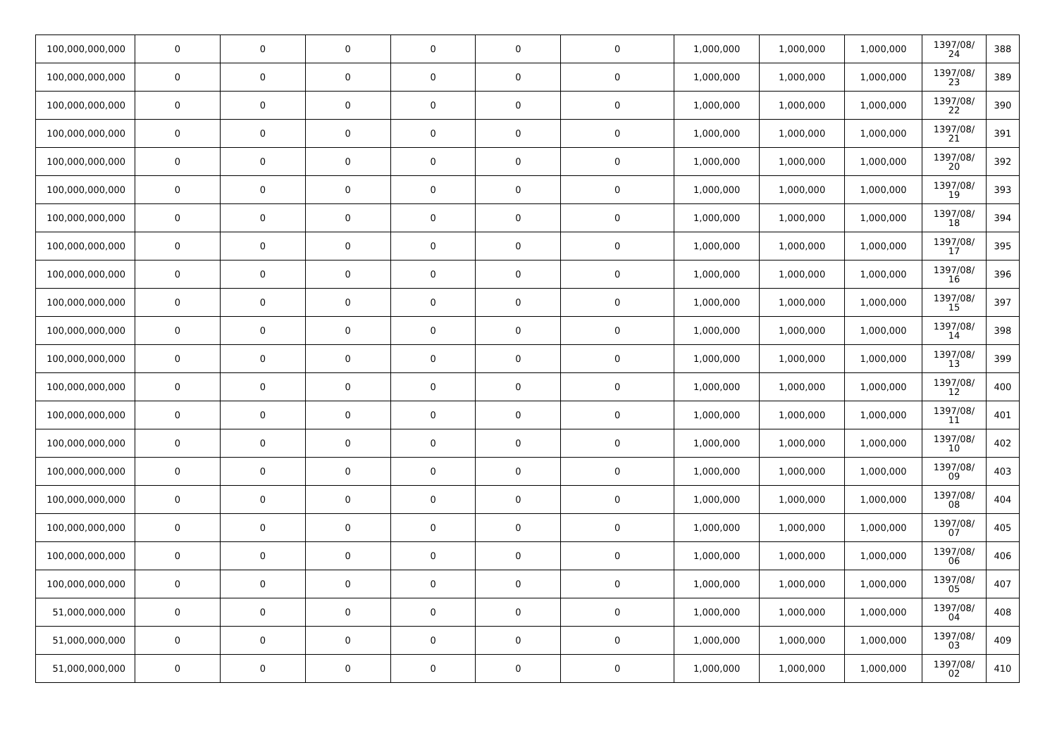| 100,000,000,000 | 0 | 0 | 0 | 0 | 0 | 0 | 1,000,000 | 1,000,000 | 1,000,000 | 1397/08/ 24 | 388 |
| 100,000,000,000 | 0 | 0 | 0 | 0 | 0 | 0 | 1,000,000 | 1,000,000 | 1,000,000 | 1397/08/ 23 | 389 |
| 100,000,000,000 | 0 | 0 | 0 | 0 | 0 | 0 | 1,000,000 | 1,000,000 | 1,000,000 | 1397/08/ 22 | 390 |
| 100,000,000,000 | 0 | 0 | 0 | 0 | 0 | 0 | 1,000,000 | 1,000,000 | 1,000,000 | 1397/08/ 21 | 391 |
| 100,000,000,000 | 0 | 0 | 0 | 0 | 0 | 0 | 1,000,000 | 1,000,000 | 1,000,000 | 1397/08/ 20 | 392 |
| 100,000,000,000 | 0 | 0 | 0 | 0 | 0 | 0 | 1,000,000 | 1,000,000 | 1,000,000 | 1397/08/ 19 | 393 |
| 100,000,000,000 | 0 | 0 | 0 | 0 | 0 | 0 | 1,000,000 | 1,000,000 | 1,000,000 | 1397/08/ 18 | 394 |
| 100,000,000,000 | 0 | 0 | 0 | 0 | 0 | 0 | 1,000,000 | 1,000,000 | 1,000,000 | 1397/08/ 17 | 395 |
| 100,000,000,000 | 0 | 0 | 0 | 0 | 0 | 0 | 1,000,000 | 1,000,000 | 1,000,000 | 1397/08/ 16 | 396 |
| 100,000,000,000 | 0 | 0 | 0 | 0 | 0 | 0 | 1,000,000 | 1,000,000 | 1,000,000 | 1397/08/ 15 | 397 |
| 100,000,000,000 | 0 | 0 | 0 | 0 | 0 | 0 | 1,000,000 | 1,000,000 | 1,000,000 | 1397/08/ 14 | 398 |
| 100,000,000,000 | 0 | 0 | 0 | 0 | 0 | 0 | 1,000,000 | 1,000,000 | 1,000,000 | 1397/08/ 13 | 399 |
| 100,000,000,000 | 0 | 0 | 0 | 0 | 0 | 0 | 1,000,000 | 1,000,000 | 1,000,000 | 1397/08/ 12 | 400 |
| 100,000,000,000 | 0 | 0 | 0 | 0 | 0 | 0 | 1,000,000 | 1,000,000 | 1,000,000 | 1397/08/ 11 | 401 |
| 100,000,000,000 | 0 | 0 | 0 | 0 | 0 | 0 | 1,000,000 | 1,000,000 | 1,000,000 | 1397/08/ 10 | 402 |
| 100,000,000,000 | 0 | 0 | 0 | 0 | 0 | 0 | 1,000,000 | 1,000,000 | 1,000,000 | 1397/08/ 09 | 403 |
| 100,000,000,000 | 0 | 0 | 0 | 0 | 0 | 0 | 1,000,000 | 1,000,000 | 1,000,000 | 1397/08/ 08 | 404 |
| 100,000,000,000 | 0 | 0 | 0 | 0 | 0 | 0 | 1,000,000 | 1,000,000 | 1,000,000 | 1397/08/ 07 | 405 |
| 100,000,000,000 | 0 | 0 | 0 | 0 | 0 | 0 | 1,000,000 | 1,000,000 | 1,000,000 | 1397/08/ 06 | 406 |
| 100,000,000,000 | 0 | 0 | 0 | 0 | 0 | 0 | 1,000,000 | 1,000,000 | 1,000,000 | 1397/08/ 05 | 407 |
| 51,000,000,000 | 0 | 0 | 0 | 0 | 0 | 0 | 1,000,000 | 1,000,000 | 1,000,000 | 1397/08/ 04 | 408 |
| 51,000,000,000 | 0 | 0 | 0 | 0 | 0 | 0 | 1,000,000 | 1,000,000 | 1,000,000 | 1397/08/ 03 | 409 |
| 51,000,000,000 | 0 | 0 | 0 | 0 | 0 | 0 | 1,000,000 | 1,000,000 | 1,000,000 | 1397/08/ 02 | 410 |